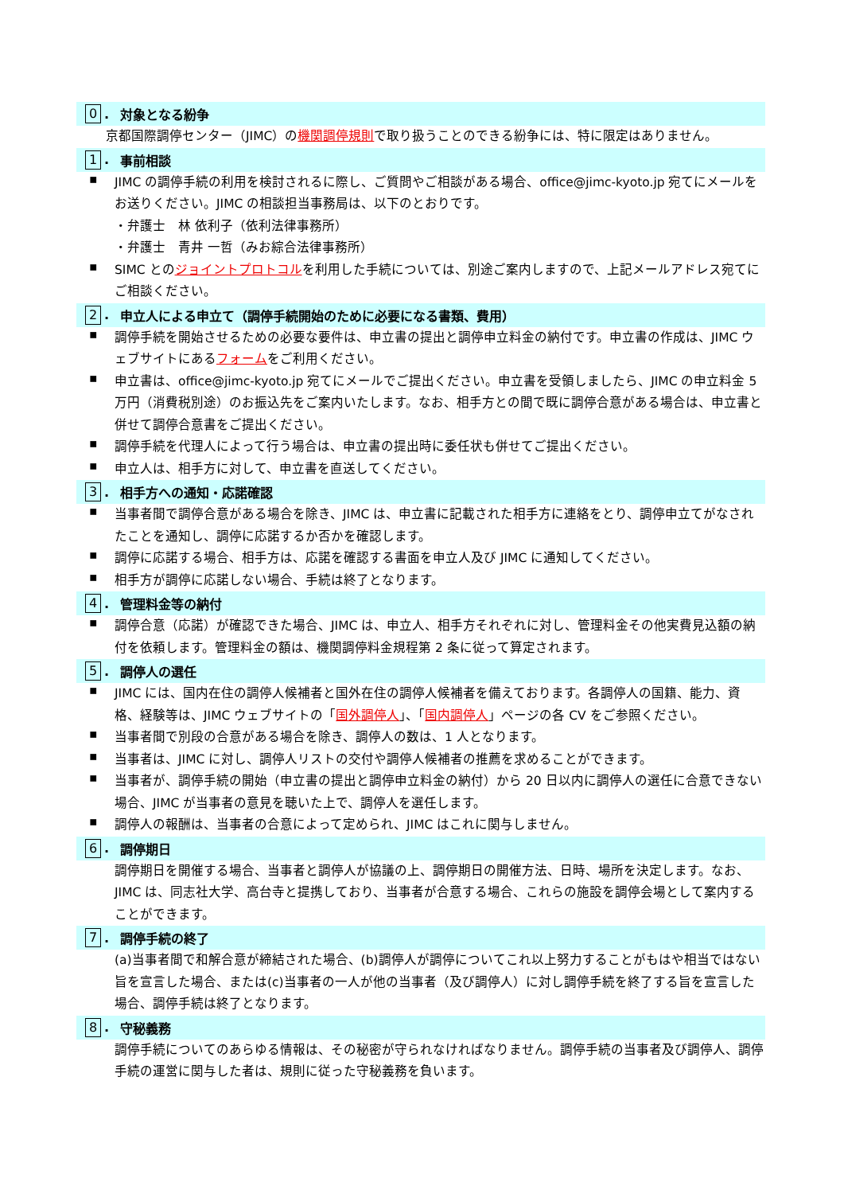0. 対象となる紛争
京都国際調停センター（JIMC）の機関調停規則で取り扱うことのできる紛争には、特に限定はありません。
1. 事前相談
▪
JIMC の調停手続の利用を検討されるに際し、ご質問やご相談がある場合、office@jimc-kyoto.jp 宛てにメールをお送りください。JIMC の相談担当事務局は、以下のとおりです。
・弁護士　林 依利子（依利法律事務所）
・弁護士　青井 一哲（みお綜合法律事務所）
▪
SIMC とのジョイントプロトコルを利用した手続については、別途ご案内しますので、上記メールアドレス宛てにご相談ください。
2. 申立人による申立て（調停手続開始のために必要になる書類、費用）
▪
調停手続を開始させるための必要な要件は、申立書の提出と調停申立料金の納付です。申立書の作成は、JIMC ウェブサイトにあるフォームをご利用ください。
▪
申立書は、office@jimc-kyoto.jp 宛てにメールでご提出ください。申立書を受領しましたら、JIMC の申立料金 5 万円（消費税別途）のお振込先をご案内いたします。なお、相手方との間で既に調停合意がある場合は、申立書と併せて調停合意書をご提出ください。
▪
調停手続を代理人によって行う場合は、申立書の提出時に委任状も併せてご提出ください。
▪
申立人は、相手方に対して、申立書を直送してください。
3. 相手方への通知・応諾確認
▪
当事者間で調停合意がある場合を除き、JIMC は、申立書に記載された相手方に連絡をとり、調停申立てがなされたことを通知し、調停に応諾するか否かを確認します。
▪
調停に応諾する場合、相手方は、応諾を確認する書面を申立人及び JIMC に通知してください。
▪
相手方が調停に応諾しない場合、手続は終了となります。
4. 管理料金等の納付
▪
調停合意（応諾）が確認できた場合、JIMC は、申立人、相手方それぞれに対し、管理料金その他実費見込額の納付を依頼します。管理料金の額は、機関調停料金規程第 2 条に従って算定されます。
5. 調停人の選任
▪
JIMC には、国内在住の調停人候補者と国外在住の調停人候補者を備えております。各調停人の国籍、能力、資格、経験等は、JIMC ウェブサイトの「国外調停人」、「国内調停人」ページの各 CV をご参照ください。
▪
当事者間で別段の合意がある場合を除き、調停人の数は、1 人となります。
▪
当事者は、JIMC に対し、調停人リストの交付や調停人候補者の推薦を求めることができます。
▪
当事者が、調停手続の開始（申立書の提出と調停申立料金の納付）から 20 日以内に調停人の選任に合意できない場合、JIMC が当事者の意見を聴いた上で、調停人を選任します。
▪
調停人の報酬は、当事者の合意によって定められ、JIMC はこれに関与しません。
6. 調停期日
調停期日を開催する場合、当事者と調停人が協議の上、調停期日の開催方法、日時、場所を決定します。なお、JIMC は、同志社大学、高台寺と提携しており、当事者が合意する場合、これらの施設を調停会場として案内することができます。
7. 調停手続の終了
(a)当事者間で和解合意が締結された場合、(b)調停人が調停についてこれ以上努力することがもはや相当ではない旨を宣言した場合、または(c)当事者の一人が他の当事者（及び調停人）に対し調停手続を終了する旨を宣言した場合、調停手続は終了となります。
8. 守秘義務
調停手続についてのあらゆる情報は、その秘密が守られなければなりません。調停手続の当事者及び調停人、調停手続の運営に関与した者は、規則に従った守秘義務を負います。